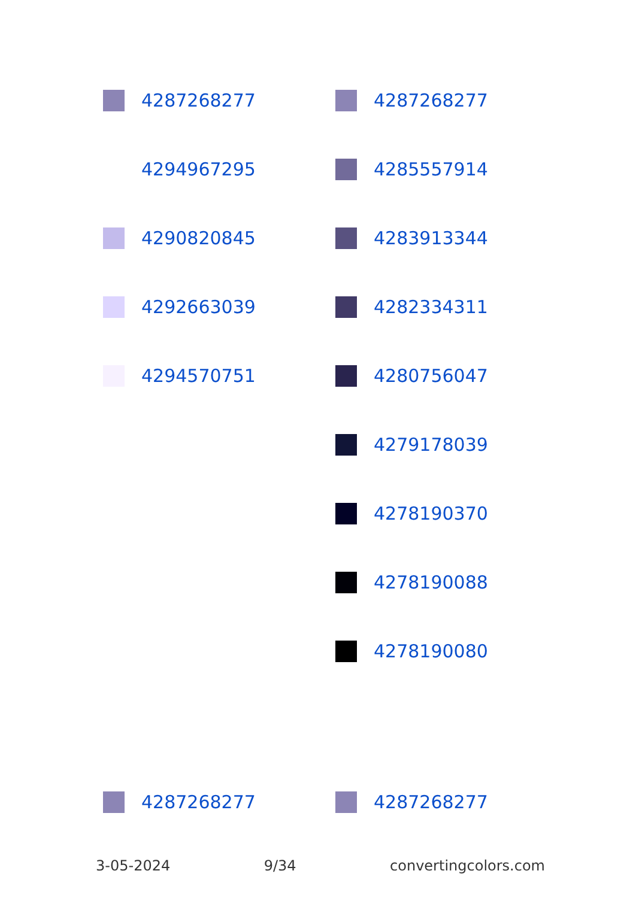4287268277
4294967295
4290820845
4292663039
4294570751
4287268277
4285557914
4283913344
4282334311
4280756047
4279178039
4278190370
4278190088
4278190080
4287268277 4287268277
3-05-2024 9/34 convertingcolors.com